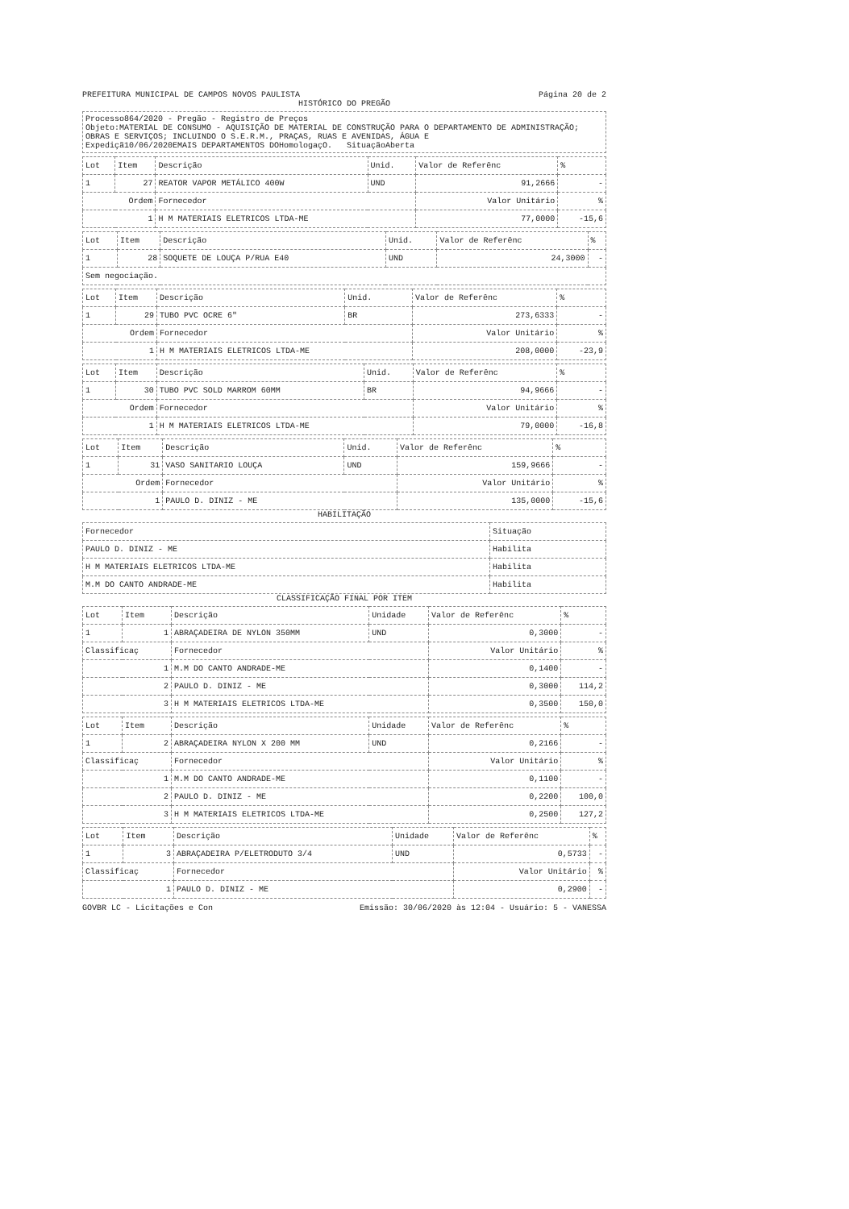PREFEITURA MUNICIPAL DE CAMPOS NOVOS PAULISTA Página 20 de 2
HISTÓRICO DO PREGÃO
Processo864/2020 - Pregão - Registro de Preços
Objeto:MATERIAL DE CONSUMO - AQUISIÇÃO DE MATERIAL DE CONSTRUÇÃO PARA O DEPARTAMENTO DE ADMINISTRAÇÃO; OBRAS E SERVIÇOS; INCLUINDO O S.E.R.M., PRAÇAS, RUAS E AVENIDAS, ÁGUA E
Expediçã10/06/2020EMAIS DEPARTAMENTOS DOHomologaçO. SituaçãoAberta
| Lot | Item | Descrição | Unid. | Valor de Referênc | % |
| --- | --- | --- | --- | --- | --- |
| 1 | 27 | REATOR VAPOR METÁLICO 400W | UND | 91,2666 | - |
| Ordem | | Fornecedor | | Valor Unitário | % |
| 1 | | H M MATERIAIS ELETRICOS LTDA-ME | | 77,0000 | -15,6 |
| Lot | Item | Descrição | Unid. | Valor de Referênc | % |
| --- | --- | --- | --- | --- | --- |
| 1 | 28 | SOQUETE DE LOUÇA P/RUA E40 | UND | 24,3000 | - |
| Sem negociação. | | | | | |
| Lot | Item | Descrição | Unid. | Valor de Referênc | % |
| --- | --- | --- | --- | --- | --- |
| 1 | 29 | TUBO PVC OCRE 6" | BR | 273,6333 | - |
| Ordem | | Fornecedor | | Valor Unitário | % |
| 1 | | H M MATERIAIS ELETRICOS LTDA-ME | | 208,0000 | -23,9 |
| Lot | Item | Descrição | Unid. | Valor de Referênc | % |
| --- | --- | --- | --- | --- | --- |
| 1 | 30 | TUBO PVC SOLD MARROM 60MM | BR | 94,9666 | - |
| Ordem | | Fornecedor | | Valor Unitário | % |
| 1 | | H M MATERIAIS ELETRICOS LTDA-ME | | 79,0000 | -16,8 |
| Lot | Item | Descrição | Unid. | Valor de Referênc | % |
| --- | --- | --- | --- | --- | --- |
| 1 | 31 | VASO SANITARIO LOUÇA | UND | 159,9666 | - |
| Ordem | | Fornecedor | | Valor Unitário | % |
| 1 | | PAULO D. DINIZ - ME | | 135,0000 | -15,6 |
HABILITAÇÃO
| Fornecedor | Situação |
| --- | --- |
| PAULO D. DINIZ - ME | Habilita |
| H M MATERIAIS ELETRICOS LTDA-ME | Habilita |
| M.M DO CANTO ANDRADE-ME | Habilita |
CLASSIFICAÇÃO FINAL POR ITEM
| Lot | Item | Descrição | Unidade | Valor de Referênc | % |
| --- | --- | --- | --- | --- | --- |
| 1 | 1 | ABRAÇADEIRA DE NYLON 350MM | UND | 0,3000 | - |
| Classificaç | | Fornecedor | | Valor Unitário | % |
| 1 | | M.M DO CANTO ANDRADE-ME | | 0,1400 | - |
| 2 | | PAULO D. DINIZ - ME | | 0,3000 | 114,2 |
| 3 | | H M MATERIAIS ELETRICOS LTDA-ME | | 0,3500 | 150,0 |
| Lot | Item | Descrição | Unidade | Valor de Referênc | % |
| --- | --- | --- | --- | --- | --- |
| 1 | 2 | ABRAÇADEIRA NYLON X 200 MM | UND | 0,2166 | - |
| Classificaç | | Fornecedor | | Valor Unitário | % |
| 1 | | M.M DO CANTO ANDRADE-ME | | 0,1100 | - |
| 2 | | PAULO D. DINIZ - ME | | 0,2200 | 100,0 |
| 3 | | H M MATERIAIS ELETRICOS LTDA-ME | | 0,2500 | 127,2 |
| Lot | Item | Descrição | Unidade | Valor de Referênc | % |
| --- | --- | --- | --- | --- | --- |
| 1 | 3 | ABRAÇADEIRA P/ELETRODUTO 3/4 | UND | 0,5733 | - |
| Classificaç | | Fornecedor | | Valor Unitário | % |
| 1 | | PAULO D. DINIZ - ME | | 0,2900 | - |
GOVBR LC - Licitações e Con Emissão: 30/06/2020 às 12:04 - Usuário: 5 - VANESSA